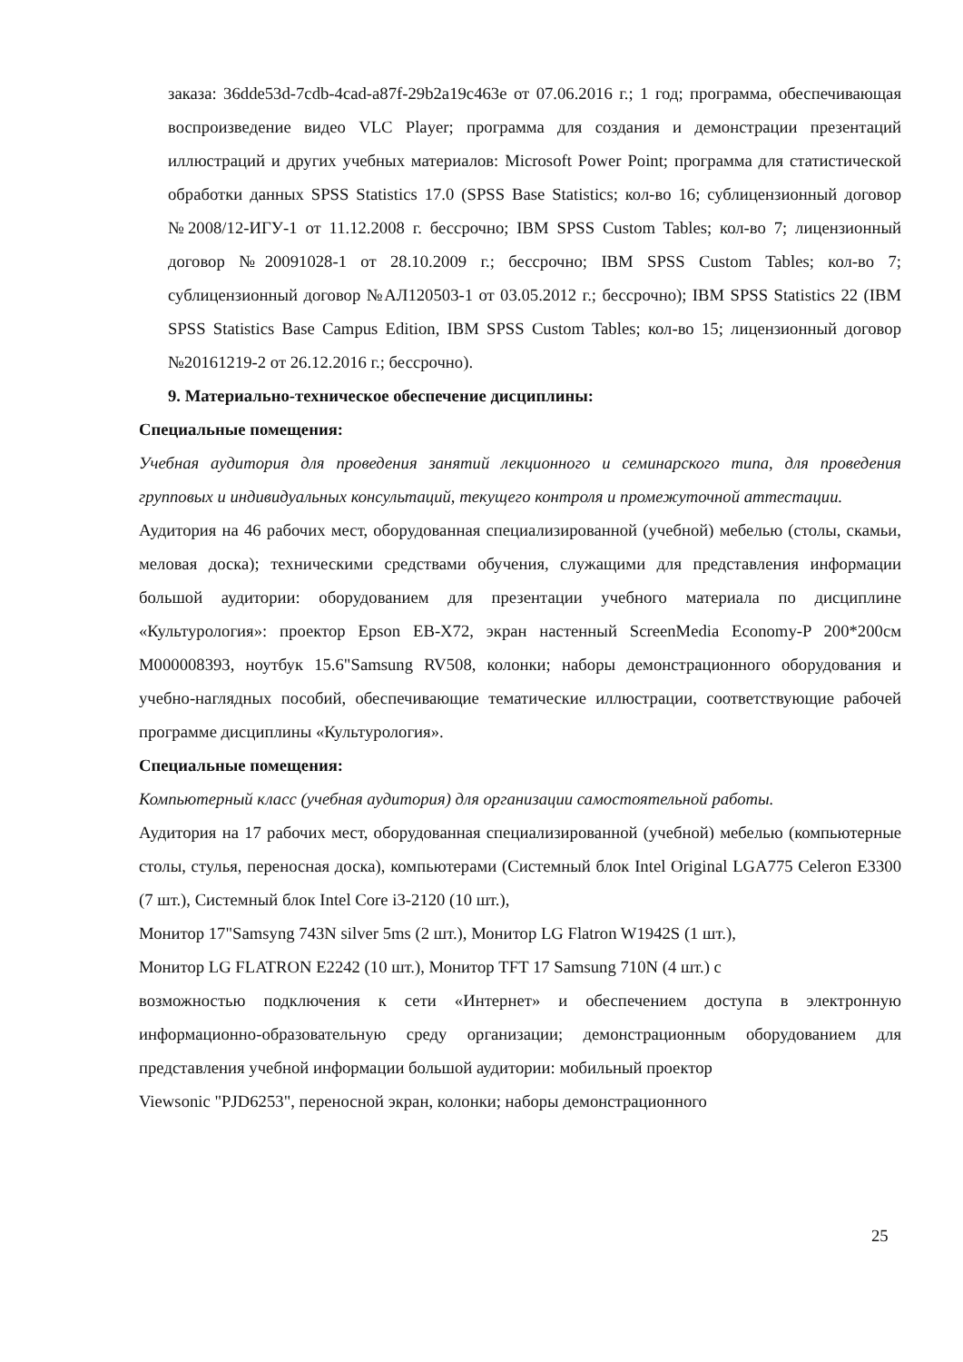заказа: 36dde53d-7cdb-4cad-a87f-29b2a19c463e от 07.06.2016 г.; 1 год; программа, обеспечивающая воспроизведение видео VLC Player; программа для создания и демонстрации презентаций иллюстраций и других учебных материалов: Microsoft Power Point; программа для статистической обработки данных SPSS Statistics 17.0 (SPSS Base Statistics; кол-во 16; сублицензионный договор №2008/12-ИГУ-1 от 11.12.2008 г. бессрочно; IBM SPSS Custom Tables; кол-во 7; лицензионный договор №20091028-1 от 28.10.2009 г.; бессрочно; IBM SPSS Custom Tables; кол-во 7; сублицензионный договор №АЛ120503-1 от 03.05.2012 г.; бессрочно); IBM SPSS Statistics 22 (IBM SPSS Statistics Base Campus Edition, IBM SPSS Custom Tables; кол-во 15; лицензионный договор №20161219-2 от 26.12.2016 г.; бессрочно).
9. Материально-техническое обеспечение дисциплины:
Специальные помещения:
Учебная аудитория для проведения занятий лекционного и семинарского типа, для проведения групповых и индивидуальных консультаций, текущего контроля и промежуточной аттестации.
Аудитория на 46 рабочих мест, оборудованная специализированной (учебной) мебелью (столы, скамьи, меловая доска); техническими средствами обучения, служащими для представления информации большой аудитории: оборудованием для презентации учебного материала по дисциплине «Культурология»: проектор Epson EB-X72, экран настенный ScreenMedia Economy-P 200*200см M000008393, ноутбук 15.6"Samsung RV508, колонки; наборы демонстрационного оборудования и учебно-наглядных пособий, обеспечивающие тематические иллюстрации, соответствующие рабочей программе дисциплины «Культурология».
Специальные помещения:
Компьютерный класс (учебная аудитория) для организации самостоятельной работы.
Аудитория на 17 рабочих мест, оборудованная специализированной (учебной) мебелью (компьютерные столы, стулья, переносная доска), компьютерами (Системный блок Intel Original LGA775 Celeron E3300 (7 шт.), Системный блок Intel Core i3-2120 (10 шт.),
Монитор 17"Samsyng 743N silver 5ms (2 шт.), Монитор LG Flatron W1942S (1 шт.),
Монитор LG FLATRON E2242 (10 шт.), Монитор TFT 17 Samsung 710N (4 шт.) с
возможностью подключения к сети «Интернет» и обеспечением доступа в электронную информационно-образовательную среду организации; демонстрационным оборудованием для представления учебной информации большой аудитории: мобильный проектор
Viewsonic "PJD6253", переносной экран, колонки; наборы демонстрационного
25